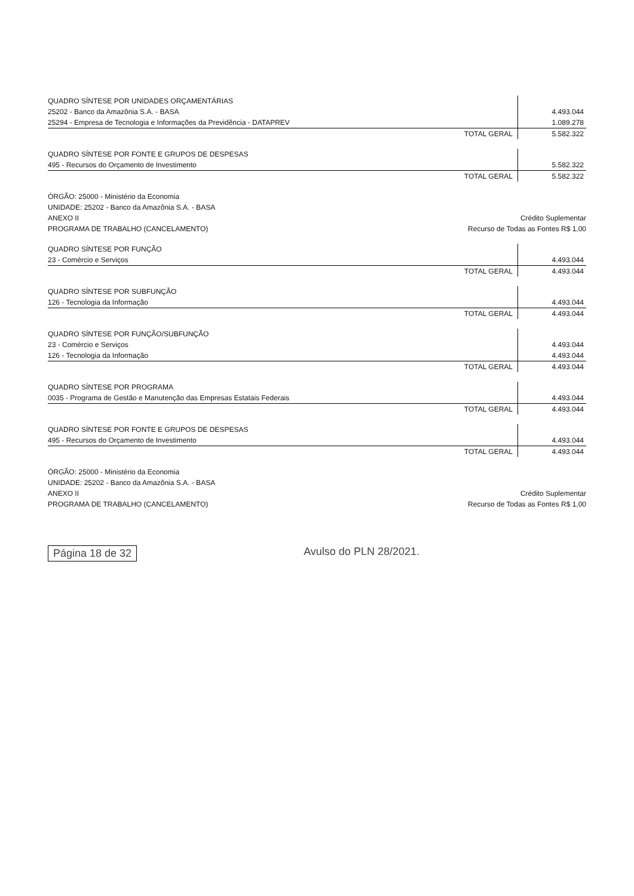| QUADRO SÍNTESE POR UNIDADES ORÇAMENTÁRIAS | | |
| 25202 - Banco da Amazônia S.A. - BASA | | 4.493.044 |
| 25294 - Empresa de Tecnologia e Informações da Previdência - DATAPREV | | 1.089.278 |
| | TOTAL GERAL | 5.582.322 |
| QUADRO SÍNTESE POR FONTE E GRUPOS DE DESPESAS | | |
| 495 - Recursos do Orçamento de Investimento | | 5.582.322 |
| | TOTAL GERAL | 5.582.322 |
| ÓRGÃO: 25000 - Ministério da Economia | |
| UNIDADE: 25202 - Banco da Amazônia S.A. - BASA | |
| ANEXO II | Crédito Suplementar |
| PROGRAMA DE TRABALHO (CANCELAMENTO) | Recurso de Todas as Fontes R$ 1,00 |
| QUADRO SÍNTESE POR FUNÇÃO | | |
| 23 - Comércio e Serviços | | 4.493.044 |
| | TOTAL GERAL | 4.493.044 |
| QUADRO SÍNTESE POR SUBFUNÇÃO | | |
| 126 - Tecnologia da Informação | | 4.493.044 |
| | TOTAL GERAL | 4.493.044 |
| QUADRO SÍNTESE POR FUNÇÃO/SUBFUNÇÃO | | |
| 23 - Comércio e Serviços | | 4.493.044 |
| 126 - Tecnologia da Informação | | 4.493.044 |
| | TOTAL GERAL | 4.493.044 |
| QUADRO SÍNTESE POR PROGRAMA | | |
| 0035 - Programa de Gestão e Manutenção das Empresas Estatais Federais | | 4.493.044 |
| | TOTAL GERAL | 4.493.044 |
| QUADRO SÍNTESE POR FONTE E GRUPOS DE DESPESAS | | |
| 495 - Recursos do Orçamento de Investimento | | 4.493.044 |
| | TOTAL GERAL | 4.493.044 |
| ÓRGÃO: 25000 - Ministério da Economia | |
| UNIDADE: 25202 - Banco da Amazônia S.A. - BASA | |
| ANEXO II | Crédito Suplementar |
| PROGRAMA DE TRABALHO (CANCELAMENTO) | Recurso de Todas as Fontes R$ 1,00 |
Página 18 de 32 Avulso do PLN 28/2021.